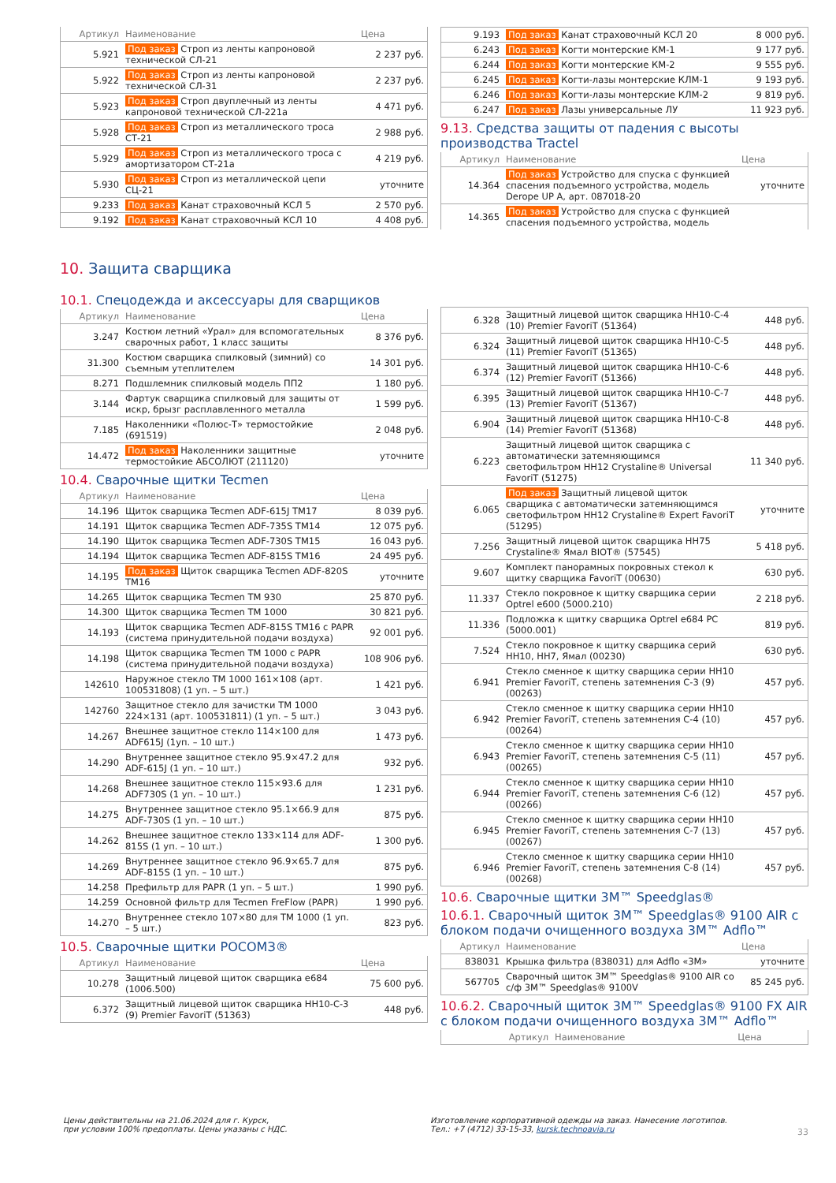| Артикул | Наименование | Цена |
| --- | --- | --- |
| 5.921 | Под заказ Строп из ленты капроновой технической СЛ-21 | 2 237 руб. |
| 5.922 | Под заказ Строп из ленты капроновой технической СЛ-31 | 2 237 руб. |
| 5.923 | Под заказ Строп двуплечный из ленты капроновой технической СЛ-221а | 4 471 руб. |
| 5.928 | Под заказ Строп из металлического троса СТ-21 | 2 988 руб. |
| 5.929 | Под заказ Строп из металлического троса с амортизатором СТ-21а | 4 219 руб. |
| 5.930 | Под заказ Строп из металлической цепи СЦ-21 | уточните |
| 9.233 | Под заказ Канат страховочный КСЛ 5 | 2 570 руб. |
| 9.192 | Под заказ Канат страховочный КСЛ 10 | 4 408 руб. |
10. Защита сварщика
10.1. Спецодежда и аксессуары для сварщиков
| Артикул | Наименование | Цена |
| --- | --- | --- |
| 3.247 | Костюм летний «Урал» для вспомогательных сварочных работ, 1 класс защиты | 8 376 руб. |
| 31.300 | Костюм сварщика спилковый (зимний) со съемным утеплителем | 14 301 руб. |
| 8.271 | Подшлемник спилковый модель ПП2 | 1 180 руб. |
| 3.144 | Фартук сварщика спилковый для защиты от искр, брызг расплавленного металла | 1 599 руб. |
| 7.185 | Наколенники «Полюс-Т» термостойкие (691519) | 2 048 руб. |
| 14.472 | Под заказ Наколенники защитные термостойкие АБСОЛЮТ (211120) | уточните |
10.4. Сварочные щитки Tecmen
| Артикул | Наименование | Цена |
| --- | --- | --- |
| 14.196 | Щиток сварщика Tecmen ADF-615J TM17 | 8 039 руб. |
| 14.191 | Щиток сварщика Tecmen ADF-735S TM14 | 12 075 руб. |
| 14.190 | Щиток сварщика Tecmen ADF-730S TM15 | 16 043 руб. |
| 14.194 | Щиток сварщика Tecmen ADF-815S TM16 | 24 495 руб. |
| 14.195 | Под заказ Щиток сварщика Tecmen ADF-820S TM16 | уточните |
| 14.265 | Щиток сварщика Tecmen TM 930 | 25 870 руб. |
| 14.300 | Щиток сварщика Tecmen TM 1000 | 30 821 руб. |
| 14.193 | Щиток сварщика Tecmen ADF-815S TM16 с PAPR (система принудительной подачи воздуха) | 92 001 руб. |
| 14.198 | Щиток сварщика Tecmen TM 1000 с PAPR (система принудительной подачи воздуха) | 108 906 руб. |
| 142610 | Наружное стекло TM 1000 161×108 (арт. 100531808) (1 уп. – 5 шт.) | 1 421 руб. |
| 142760 | Защитное стекло для зачистки TM 1000 224×131 (арт. 100531811) (1 уп. – 5 шт.) | 3 043 руб. |
| 14.267 | Внешнее защитное стекло 114×100 для ADF615J (1уп. – 10 шт.) | 1 473 руб. |
| 14.290 | Внутреннее защитное стекло 95.9×47.2 для ADF-615J (1 уп. – 10 шт.) | 932 руб. |
| 14.268 | Внешнее защитное стекло 115×93.6 для ADF730S (1 уп. – 10 шт.) | 1 231 руб. |
| 14.275 | Внутреннее защитное стекло 95.1×66.9 для ADF-730S (1 уп. – 10 шт.) | 875 руб. |
| 14.262 | Внешнее защитное стекло 133×114 для ADF-815S (1 уп. – 10 шт.) | 1 300 руб. |
| 14.269 | Внутреннее защитное стекло 96.9×65.7 для ADF-815S (1 уп. – 10 шт.) | 875 руб. |
| 14.258 | Префильтр для PAPR (1 уп. – 5 шт.) | 1 990 руб. |
| 14.259 | Основной фильтр для Tecmen FreFlow (PAPR) | 1 990 руб. |
| 14.270 | Внутреннее стекло 107×80 для TM 1000 (1 уп. – 5 шт.) | 823 руб. |
10.5. Сварочные щитки РОСОМЗ®
| Артикул | Наименование | Цена |
| --- | --- | --- |
| 10.278 | Защитный лицевой щиток сварщика e684 (1006.500) | 75 600 руб. |
| 6.372 | Защитный лицевой щиток сварщика НН10-С-3 (9) Premier FavoriT (51363) | 448 руб. |
| 9.193 | Под заказ Канат страховочный КСЛ 20 | 8 000 руб. |
| 6.243 | Под заказ Когти монтерские КМ-1 | 9 177 руб. |
| 6.244 | Под заказ Когти монтерские КМ-2 | 9 555 руб. |
| 6.245 | Под заказ Когти-лазы монтерские КЛМ-1 | 9 193 руб. |
| 6.246 | Под заказ Когти-лазы монтерские КЛМ-2 | 9 819 руб. |
| 6.247 | Под заказ Лазы универсальные ЛУ | 11 923 руб. |
9.13. Средства защиты от падения с высоты производства Tractel
| Артикул | Наименование | Цена |
| --- | --- | --- |
| 14.364 | Под заказ Устройство для спуска с функцией спасения подъемного устройства, модель Derope UP A, арт. 087018-20 | уточните |
| 14.365 | Под заказ Устройство для спуска с функцией спасения подъемного устройства, модель | |
| 6.328 | Защитный лицевой щиток сварщика НН10-С-4 (10) Premier FavoriT (51364) | 448 руб. |
| 6.324 | Защитный лицевой щиток сварщика НН10-С-5 (11) Premier FavoriT (51365) | 448 руб. |
| 6.374 | Защитный лицевой щиток сварщика НН10-С-6 (12) Premier FavoriT (51366) | 448 руб. |
| 6.395 | Защитный лицевой щиток сварщика НН10-С-7 (13) Premier FavoriT (51367) | 448 руб. |
| 6.904 | Защитный лицевой щиток сварщика НН10-С-8 (14) Premier FavoriT (51368) | 448 руб. |
| 6.223 | Защитный лицевой щиток сварщика с автоматически затемняющимся светофильтром НН12 Crystaline® Universal FavoriT (51275) | 11 340 руб. |
| 6.065 | Под заказ Защитный лицевой щиток сварщика с автоматически затемняющимся светофильтром НН12 Crystaline® Expert FavoriT (51295) | уточните |
| 7.256 | Защитный лицевой щиток сварщика НН75 Crystaline® Ямал BIOT® (57545) | 5 418 руб. |
| 9.607 | Комплект панорамных покровных стекол к щитку сварщика FavoriT (00630) | 630 руб. |
| 11.337 | Стекло покровное к щитку сварщика серии Optrel e600 (5000.210) | 2 218 руб. |
| 11.336 | Подложка к щитку сварщика Optrel e684 PC (5000.001) | 819 руб. |
| 7.524 | Стекло покровное к щитку сварщика серий НН10, НН7, Ямал (00230) | 630 руб. |
| 6.941 | Стекло сменное к щитку сварщика серии НН10 Premier FavoriT, степень затемнения С-3 (9) (00263) | 457 руб. |
| 6.942 | Стекло сменное к щитку сварщика серии НН10 Premier FavoriT, степень затемнения С-4 (10) (00264) | 457 руб. |
| 6.943 | Стекло сменное к щитку сварщика серии НН10 Premier FavoriT, степень затемнения С-5 (11) (00265) | 457 руб. |
| 6.944 | Стекло сменное к щитку сварщика серии НН10 Premier FavoriT, степень затемнения С-6 (12) (00266) | 457 руб. |
| 6.945 | Стекло сменное к щитку сварщика серии НН10 Premier FavoriT, степень затемнения С-7 (13) (00267) | 457 руб. |
| 6.946 | Стекло сменное к щитку сварщика серии НН10 Premier FavoriT, степень затемнения С-8 (14) (00268) | 457 руб. |
10.6. Сварочные щитки 3M™ Speedglas®
10.6.1. Сварочный щиток 3M™ Speedglas® 9100 AIR с блоком подачи очищенного воздуха 3M™ Adflo™
| Артикул | Наименование | Цена |
| --- | --- | --- |
| 838031 | Крышка фильтра (838031) для Adflo «3M» | уточните |
| 567705 | Сварочный щиток 3M™ Speedglas® 9100 AIR со с/ф 3M™ Speedglas® 9100V | 85 245 руб. |
10.6.2. Сварочный щиток 3M™ Speedglas® 9100 FX AIR с блоком подачи очищенного воздуха 3M™ Adflo™
| Артикул | Наименование | Цена |
| --- | --- | --- |
Цены действительны на 21.06.2024 для г. Курск,
при условии 100% предоплаты. Цены указаны с НДС.
Изготовление корпоративной одежды на заказ. Нанесение логотипов.
Тел.: +7 (4712) 33-15-33, kursk.technoavia.ru
33